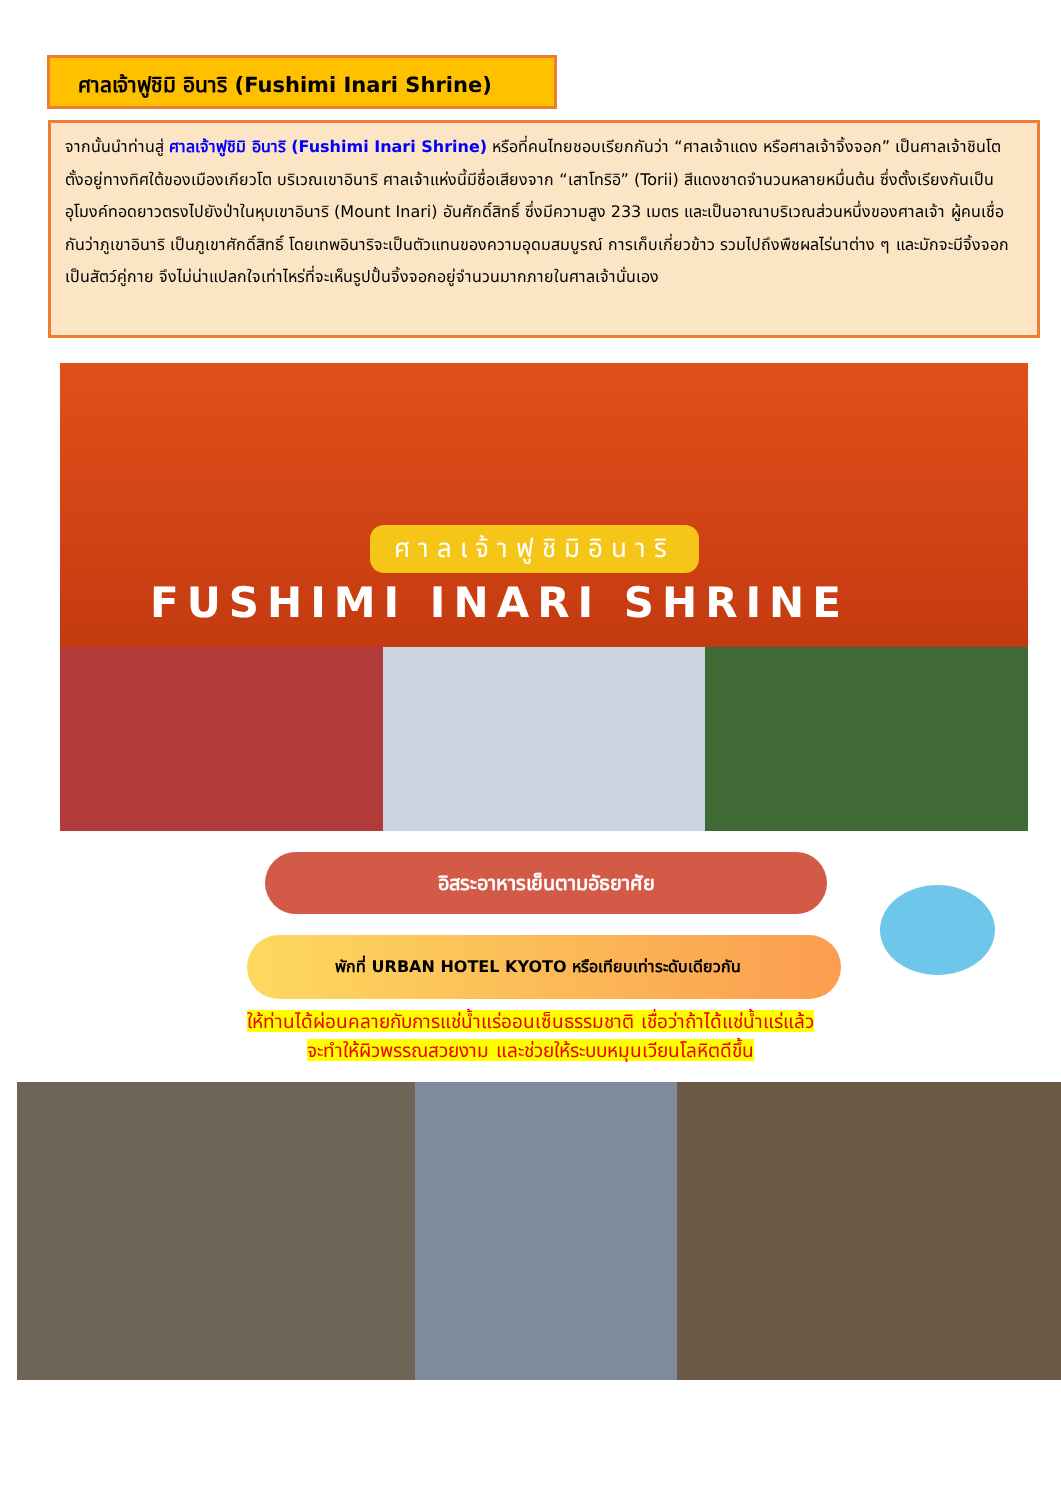ศาลเจ้าฟูชิมิ อินาริ (Fushimi Inari Shrine)
จากนั้นนำท่านสู่ ศาลเจ้าฟูชิมิ อินาริ (Fushimi Inari Shrine) หรือที่คนไทยชอบเรียกกันว่า “ศาลเจ้าแดง หรือศาลเจ้าจิ้งจอก” เป็นศาลเจ้าชินโต ตั้งอยู่ทางทิศใต้ของเมืองเกียวโต บริเวณเขาอินาริ ศาลเจ้าแห่งนี้มีชื่อเสียงจาก “เสาโทริอิ” (Torii) สีแดงชาดจำนวนหลายหมื่นต้น ซึ่งตั้งเรียงกันเป็นอุโมงค์ทอดยาวตรงไปยังป่าในหุบเขาอินาริ (Mount Inari) อันศักดิ์สิทธิ์ ซึ่งมีความสูง 233 เมตร และเป็นอาณาบริเวณส่วนหนึ่งของศาลเจ้า ผู้คนเชื่อกันว่าภูเขาอินาริ เป็นภูเขาศักดิ์สิทธิ์ โดยเทพอินาริจะเป็นตัวแทนของความอุดมสมบูรณ์ การเก็บเกี่ยวข้าว รวมไปถึงพืชผลไร่นาต่าง ๆ และมักจะมีจิ้งจอกเป็นสัตว์คู่กาย จึงไม่น่าแปลกใจเท่าไหร่ที่จะเห็นรูปปั้นจิ้งจอกอยู่จำนวนมากภายในศาลเจ้านั่นเอง
ศาลเจ้าฟูชิมิอินาริ
FUSHIMI INARI SHRINE
อิสระอาหารเย็นตามอัธยาศัย
พักที่ URBAN HOTEL KYOTO หรือเทียบเท่าระดับเดียวกัน
ให้ท่านได้ผ่อนคลายกับการแช่น้ำแร่ออนเซ็นธรรมชาติ เชื่อว่าถ้าได้แช่น้ำแร่แล้ว
จะทำให้ผิวพรรณสวยงาม และช่วยให้ระบบหมุนเวียนโลหิตดีขึ้น